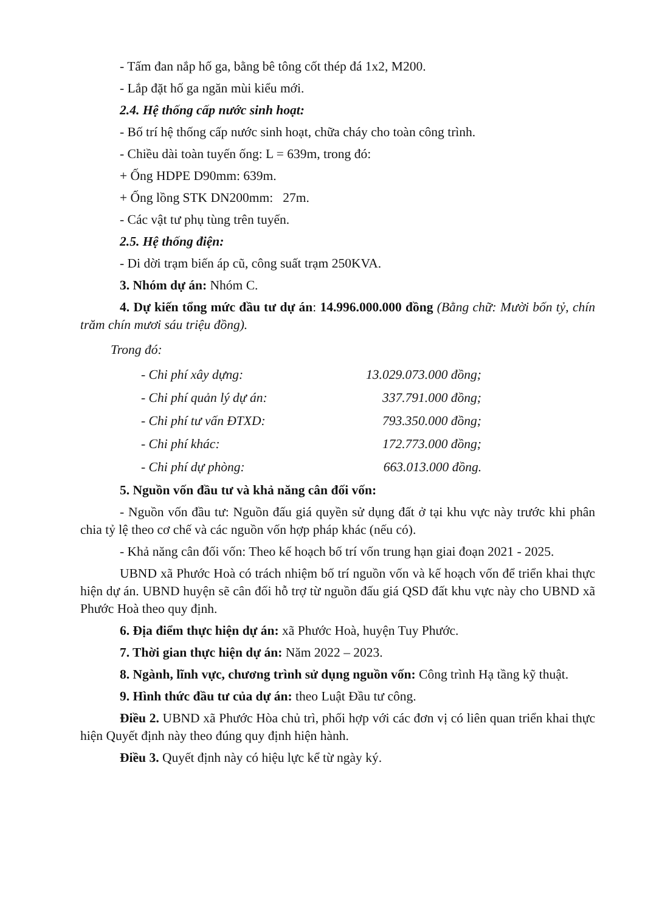- Tấm đan nắp hố ga, bằng bê tông cốt thép đá 1x2, M200.
- Lắp đặt hố ga ngăn mùi kiểu mới.
2.4. Hệ thống cấp nước sinh hoạt:
- Bố trí hệ thống cấp nước sinh hoạt, chữa cháy cho toàn công trình.
- Chiều dài toàn tuyến ống: L = 639m, trong đó:
+ Ống HDPE D90mm: 639m.
+ Ống lồng STK DN200mm: 27m.
- Các vật tư phụ tùng trên tuyến.
2.5. Hệ thống điện:
- Di dời trạm biến áp cũ, công suất trạm 250KVA.
3. Nhóm dự án: Nhóm C.
4. Dự kiến tổng mức đầu tư dự án: 14.996.000.000 đồng (Bằng chữ: Mười bốn tỷ, chín trăm chín mươi sáu triệu đồng).
Trong đó:
- Chi phí xây dựng: 13.029.073.000 đồng;
- Chi phí quản lý dự án: 337.791.000 đồng;
- Chi phí tư vấn ĐTXD: 793.350.000 đồng;
- Chi phí khác: 172.773.000 đồng;
- Chi phí dự phòng: 663.013.000 đồng.
5. Nguồn vốn đầu tư và khả năng cân đối vốn:
- Nguồn vốn đầu tư: Nguồn đấu giá quyền sử dụng đất ở tại khu vực này trước khi phân chia tỷ lệ theo cơ chế và các nguồn vốn hợp pháp khác (nếu có).
- Khả năng cân đối vốn: Theo kế hoạch bố trí vốn trung hạn giai đoạn 2021 - 2025.
UBND xã Phước Hoà có trách nhiệm bố trí nguồn vốn và kế hoạch vốn để triển khai thực hiện dự án. UBND huyện sẽ cân đối hỗ trợ từ nguồn đấu giá QSD đất khu vực này cho UBND xã Phước Hoà theo quy định.
6. Địa điểm thực hiện dự án: xã Phước Hoà, huyện Tuy Phước.
7. Thời gian thực hiện dự án: Năm 2022 – 2023.
8. Ngành, lĩnh vực, chương trình sử dụng nguồn vốn: Công trình Hạ tầng kỹ thuật.
9. Hình thức đầu tư của dự án: theo Luật Đầu tư công.
Điều 2. UBND xã Phước Hòa chủ trì, phối hợp với các đơn vị có liên quan triển khai thực hiện Quyết định này theo đúng quy định hiện hành.
Điều 3. Quyết định này có hiệu lực kể từ ngày ký.